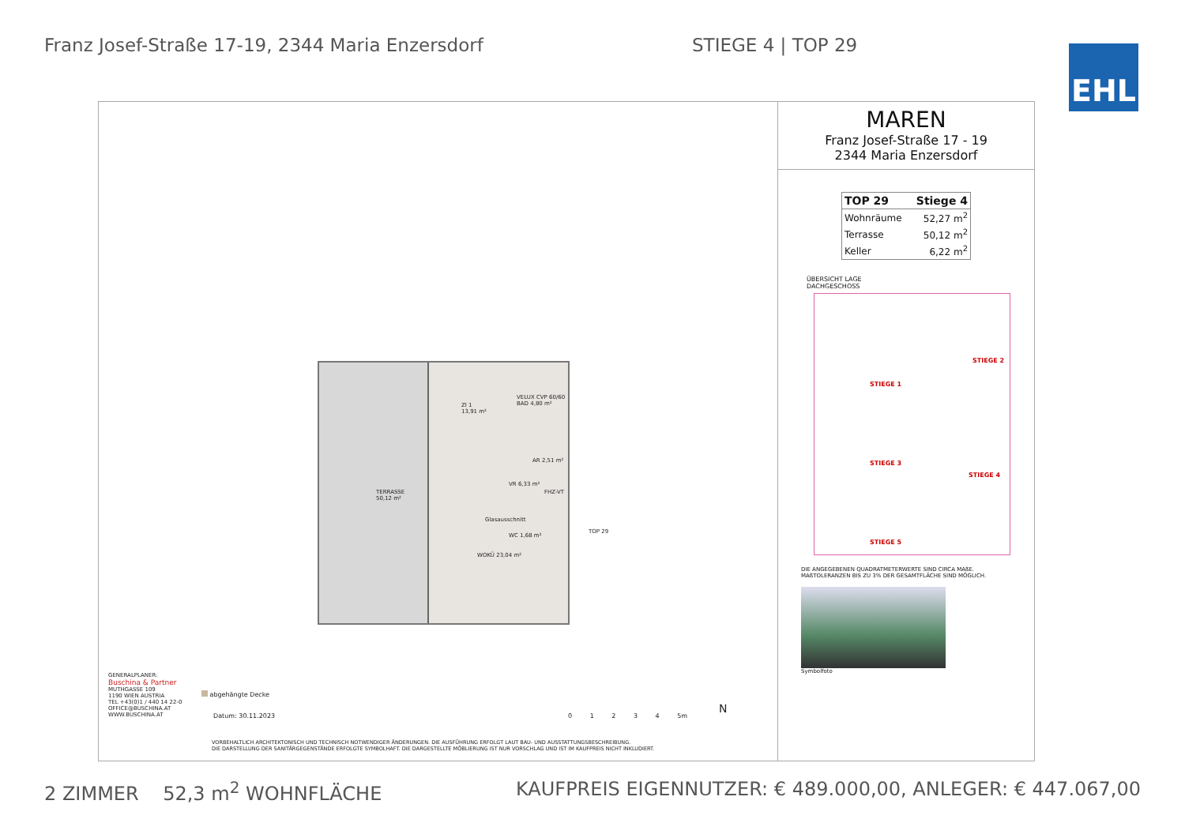Franz Josef-Straße 17-19, 2344 Maria Enzersdorf STIEGE 4 | TOP 29
EHL
TERRASSE
50,12 m²
ZI 1
13,91 m²
VELUX CVP 60/60
BAD 4,80 m²
AR 2,51 m²
VR 6,33 m²
FHZ-VT
Glasausschnitt
WC 1,68 m²
WOKÜ 23,04 m²
TOP 29
GENERALPLANER:
Buschina & Partner
MUTHGASSE 109
1190 WIEN AUSTRIA
TEL +43(0)1 / 440 14 22-0
OFFICE@BUSCHINA.AT
WWW.BUSCHINA.AT
abgehängte Decke
Datum: 30.11.2023 0 1 2 3 4 5m
N
VORBEHALTLICH ARCHITEKTONISCH UND TECHNISCH NOTWENDIGER ÄNDERUNGEN. DIE AUSFÜHRUNG ERFOLGT LAUT BAU- UND AUSSTATTUNGSBESCHREIBUNG.
DIE DARSTELLUNG DER SANITÄRGEGENSTÄNDE ERFOLGTE SYMBOLHAFT. DIE DARGESTELLTE MÖBLIERUNG IST NUR VORSCHLAG UND IST IM KAUFPREIS NICHT INKLUDIERT.
MAREN
Franz Josef-Straße 17 - 19
2344 Maria Enzersdorf
| TOP 29 | Stiege 4 |
| --- | --- |
| Wohnräume | 52,27 m<sup>2</sup> |
| Terrasse | 50,12 m<sup>2</sup> |
| Keller | 6,22 m<sup>2</sup> |
ÜBERSICHT LAGE
DACHGESCHOSS
STIEGE 1
STIEGE 2
STIEGE 3
STIEGE 4
STIEGE 5
DIE ANGEGEBENEN QUADRATMETERWERTE SIND CIRCA MAßE.
MAßTOLERANZEN BIS ZU 3% DER GESAMTFLÄCHE SIND MÖGLICH.
Symbolfoto
2 ZIMMER 52,3 m<sup>2</sup> WOHNFLÄCHE KAUFPREIS EIGENNUTZER: € 489.000,00, ANLEGER: € 447.067,00